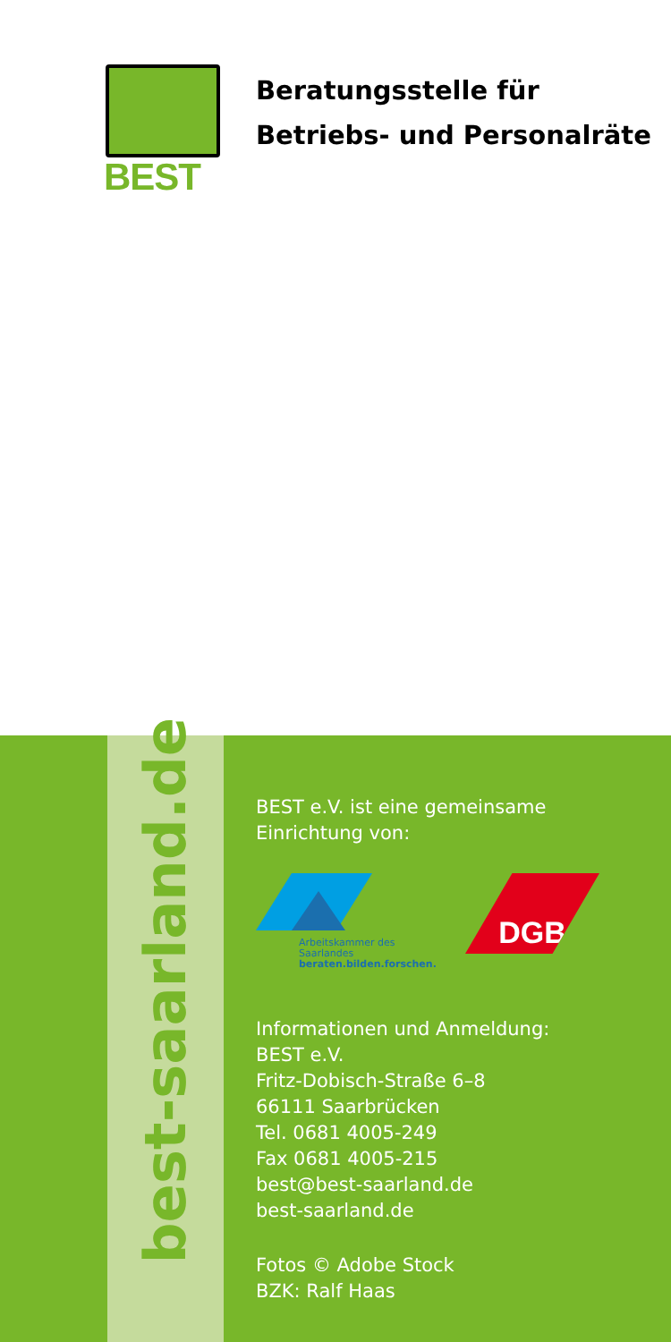BEST
Beratungsstelle für
Betriebs- und Personalräte
best-saarland.de
BEST e.V. ist eine gemeinsame
Einrichtung von:
Arbeitskammer des Saarlandes
beraten.bilden.forschen.
DGB
Informationen und Anmeldung:
BEST e.V.
Fritz-Dobisch-Straße 6–8
66111 Saarbrücken
Tel. 0681 4005-249
Fax 0681 4005-215
best@best-saarland.de
best-saarland.de
Fotos © Adobe Stock
BZK: Ralf Haas